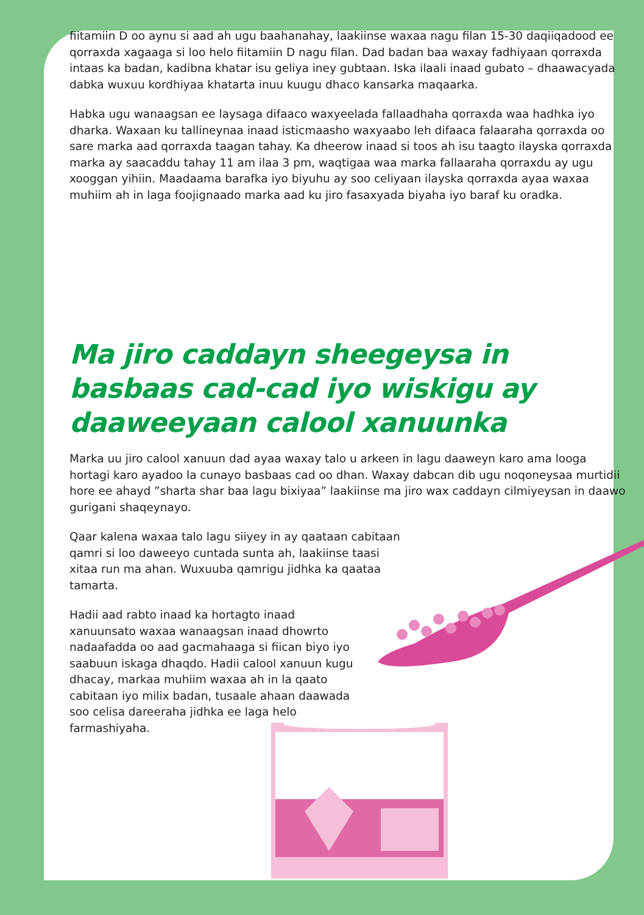fiitamiin D oo aynu si aad ah ugu baahanahay, laakiinse waxaa nagu filan 15-30 daqiiqadood ee qorraxda xagaaga si loo helo fiitamiin D nagu filan. Dad badan baa waxay fadhiyaan qorraxda intaas ka badan, kadibna khatar isu geliya iney gubtaan. Iska ilaali inaad gubato – dhaawacyada dabka wuxuu kordhiyaa khatarta inuu kuugu dhaco kansarka maqaarka.
Habka ugu wanaagsan ee laysaga difaaco waxyeelada fallaadhaha qorraxda waa hadhka iyo dharka. Waxaan ku tallineynaa inaad isticmaasho waxyaabo leh difaaca falaaraha qorraxda oo sare marka aad qorraxda taagan tahay. Ka dheerow inaad si toos ah isu taagto ilayska qorraxda marka ay saacaddu tahay 11 am ilaa 3 pm, waqtigaa waa marka fallaaraha qorraxdu ay ugu xooggan yihiin. Maadaama barafka iyo biyuhu ay soo celiyaan ilayska qorraxda ayaa waxaa muhiim ah in laga foojignaado marka aad ku jiro fasaxyada biyaha iyo baraf ku oradka.
Ma jiro caddayn sheegeysa in basbaas cad-cad iyo wiskigu ay daaweeyaan calool xanuunka
Marka uu jiro calool xanuun dad ayaa waxay talo u arkeen in lagu daaweyn karo ama looga hortagi karo ayadoo la cunayo basbaas cad oo dhan. Waxay dabcan dib ugu noqoneysaa murtidii hore ee ahayd ”sharta shar baa lagu bixiyaa” laakiinse ma jiro wax caddayn cilmiyeysan in daawo gurigani shaqeynayo.
Qaar kalena waxaa talo lagu siiyey in ay qaataan cabitaan qamri si loo daweeyo cuntada sunta ah, laakiinse taasi xitaa run ma ahan. Wuxuuba qamrigu jidhka ka qaataa tamarta.
Hadii aad rabto inaad ka hortagto inaad xanuunsato waxaa wanaagsan inaad dhowrto nadaafadda oo aad gacmahaaga si fiican biyo iyo saabuun iskaga dhaqdo. Hadii calool xanuun kugu dhacay, markaa muhiim waxaa ah in la qaato cabitaan iyo milix badan, tusaale ahaan daawada soo celisa dareeraha jidhka ee laga helo farmashiyaha.